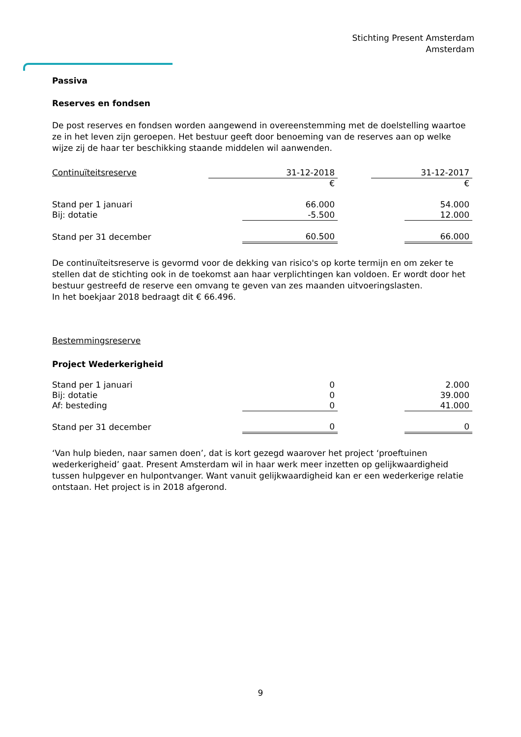Stichting Present Amsterdam
Amsterdam
Passiva
Reserves en fondsen
De post reserves en fondsen worden aangewend in overeenstemming met de doelstelling waartoe ze in het leven zijn geroepen. Het bestuur geeft door benoeming van de reserves aan op welke wijze zij de haar ter beschikking staande middelen wil aanwenden.
| Continuïteitsreserve | 31-12-2018 | | 31-12-2017 |
| | € | | € |
| Stand per 1 januari | 66.000 | | 54.000 |
| Bij: dotatie | -5.500 | | 12.000 |
| Stand per 31 december | 60.500 | | 66.000 |
De continuïteitsreserve is gevormd voor de dekking van risico's op korte termijn en om zeker te stellen dat de stichting ook in de toekomst aan haar verplichtingen kan voldoen. Er wordt door het bestuur gestreefd de reserve een omvang te geven van zes maanden uitvoeringslasten.
In het boekjaar 2018 bedraagt dit € 66.496.
Bestemmingsreserve
Project Wederkerigheid
| Stand per 1 januari | 0 | | 2.000 |
| Bij: dotatie | 0 | | 39.000 |
| Af: besteding | 0 | | 41.000 |
| Stand per 31 december | 0 | | 0 |
‘Van hulp bieden, naar samen doen’, dat is kort gezegd waarover het project ‘proeftuinen wederkerigheid’ gaat. Present Amsterdam wil in haar werk meer inzetten op gelijkwaardigheid tussen hulpgever en hulpontvanger. Want vanuit gelijkwaardigheid kan er een wederkerige relatie ontstaan. Het project is in 2018 afgerond.
9